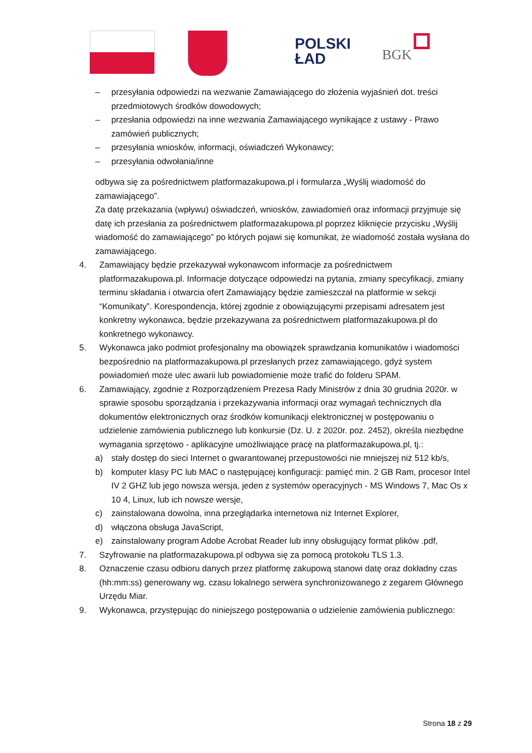POLSKI
ŁAD
BGK
– przesyłania odpowiedzi na wezwanie Zamawiającego do złożenia wyjaśnień dot. treści przedmiotowych środków dowodowych;
– przesłania odpowiedzi na inne wezwania Zamawiającego wynikające z ustawy - Prawo zamówień publicznych;
– przesyłania wniosków, informacji, oświadczeń Wykonawcy;
– przesyłania odwołania/inne
odbywa się za pośrednictwem platformazakupowa.pl i formularza „Wyślij wiadomość do zamawiającego”.
Za datę przekazania (wpływu) oświadczeń, wniosków, zawiadomień oraz informacji przyjmuje się datę ich przesłania za pośrednictwem platformazakupowa.pl poprzez kliknięcie przycisku „Wyślij wiadomość do zamawiającego” po których pojawi się komunikat, że wiadomość została wysłana do zamawiającego.
4. Zamawiający będzie przekazywał wykonawcom informacje za pośrednictwem platformazakupowa.pl. Informacje dotyczące odpowiedzi na pytania, zmiany specyfikacji, zmiany terminu składania i otwarcia ofert Zamawiający będzie zamieszczał na platformie w sekcji “Komunikaty”. Korespondencja, której zgodnie z obowiązującymi przepisami adresatem jest konkretny wykonawca, będzie przekazywana za pośrednictwem platformazakupowa.pl do konkretnego wykonawcy.
5. Wykonawca jako podmiot profesjonalny ma obowiązek sprawdzania komunikatów i wiadomości bezpośrednio na platformazakupowa.pl przesłanych przez zamawiającego, gdyż system powiadomień może ulec awarii lub powiadomienie może trafić do folderu SPAM.
6. Zamawiający, zgodnie z Rozporządzeniem Prezesa Rady Ministrów z dnia 30 grudnia 2020r. w sprawie sposobu sporządzania i przekazywania informacji oraz wymagań technicznych dla dokumentów elektronicznych oraz środków komunikacji elektronicznej w postępowaniu o udzielenie zamówienia publicznego lub konkursie (Dz. U. z 2020r. poz. 2452), określa niezbędne wymagania sprzętowo - aplikacyjne umożliwiające pracę na platformazakupowa.pl, tj.:
a) stały dostęp do sieci Internet o gwarantowanej przepustowości nie mniejszej niż 512 kb/s,
b) komputer klasy PC lub MAC o następującej konfiguracji: pamięć min. 2 GB Ram, procesor Intel IV 2 GHZ lub jego nowsza wersja, jeden z systemów operacyjnych - MS Windows 7, Mac Os x 10 4, Linux, lub ich nowsze wersje,
c) zainstalowana dowolna, inna przeglądarka internetowa niż Internet Explorer,
d) włączona obsługa JavaScript,
e) zainstalowany program Adobe Acrobat Reader lub inny obsługujący format plików .pdf,
7. Szyfrowanie na platformazakupowa.pl odbywa się za pomocą protokołu TLS 1.3.
8. Oznaczenie czasu odbioru danych przez platformę zakupową stanowi datę oraz dokładny czas (hh:mm:ss) generowany wg. czasu lokalnego serwera synchronizowanego z zegarem Głównego Urzędu Miar.
9. Wykonawca, przystępując do niniejszego postępowania o udzielenie zamówienia publicznego:
Strona 18 z 29